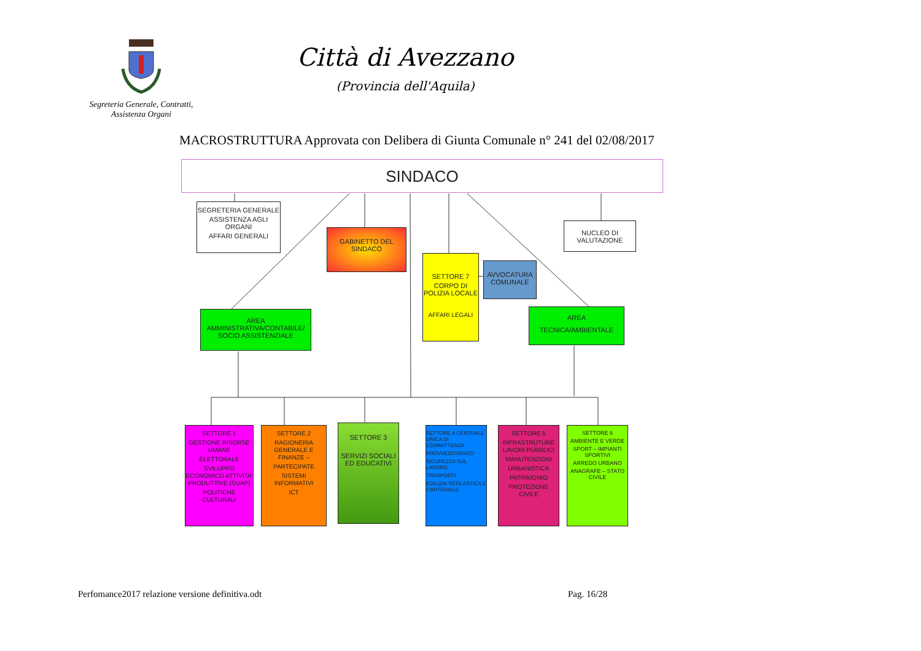Segreteria Generale, Contratti,
Assistenza Organi
Città di Avezzano
(Provincia dell'Aquila)
MACROSTRUTTURA Approvata con Delibera di Giunta Comunale n° 241 del 02/08/2017
SINDACO
SEGRETERIA GENERALE
ASSISTENZA AGLI ORGANI
AFFARI GENERALI
AREA AMMINISTRATIVA/CONTABILE/ SOCIO ASSISTENZIALE
GABINETTO DEL SINDACO
SETTORE 7
CORPO DI POLIZIA LOCALE
AFFARI LEGALI
AVVOCATURA COMUNALE
NUCLEO DI VALUTAZIONE
AREA
TECNICA/AMBIENTALE
SETTORE 1
GESTIONE RISORSE UMANE
ELETTORALE
SVILUPPO ECONOMICO ATTIVITA' PRODUTTIVE (SUAP)
POLITICHE CULTURALI
SETTORE 2
RAGIONERIA GENERALE E FINANZE –
PARTECIPATE
SISTEMI INFORMATIVI
ICT
SETTORE 3
SERVIZI SOCIALI ED EDUCATIVI
SETTORE 4 CENTRALE UNICA DI COMMITTENZA
PROVVEDITORATO
SICUREZZA SUL LAVORO
TRASPORTI
EDILIZIA SCOLASTICA E CIMITERIALE
SETTORE 5
INFRASTRUTURE LAVORI PUBBLICI
MANUTENZIONI
URBANISTICA
PATRIMONIO
PROTEZIONE CIVILE
SETTORE 6
AMBIENTE E VERDE
SPORT – IMPIANTI SPORTIVI
ARREDO URBANO
ANAGRAFE – STATO CIVILE
Perfomance2017 relazione versione definitiva.odt Pag. 16/28